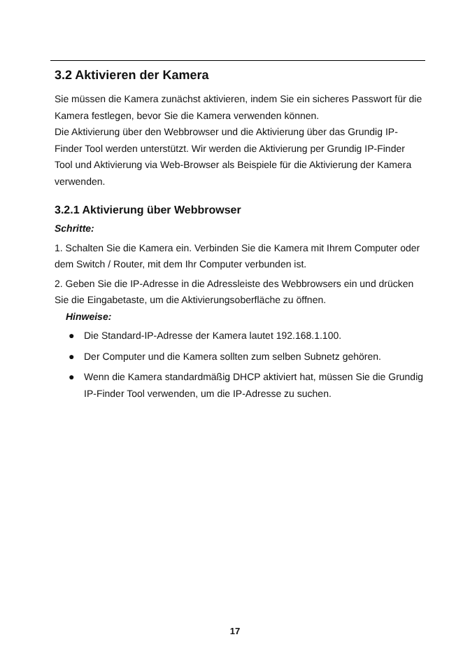3.2 Aktivieren der Kamera
Sie müssen die Kamera zunächst aktivieren, indem Sie ein sicheres Passwort für die Kamera festlegen, bevor Sie die Kamera verwenden können.
Die Aktivierung über den Webbrowser und die Aktivierung über das Grundig IP-Finder Tool werden unterstützt. Wir werden die Aktivierung per Grundig IP-Finder Tool und Aktivierung via Web-Browser als Beispiele für die Aktivierung der Kamera verwenden.
3.2.1 Aktivierung über Webbrowser
Schritte:
1. Schalten Sie die Kamera ein. Verbinden Sie die Kamera mit Ihrem Computer oder dem Switch / Router, mit dem Ihr Computer verbunden ist.
2. Geben Sie die IP-Adresse in die Adressleiste des Webbrowsers ein und drücken Sie die Eingabetaste, um die Aktivierungsoberfläche zu öffnen.
Hinweise:
● Die Standard-IP-Adresse der Kamera lautet 192.168.1.100.
● Der Computer und die Kamera sollten zum selben Subnetz gehören.
● Wenn die Kamera standardmäßig DHCP aktiviert hat, müssen Sie die Grundig IP-Finder Tool verwenden, um die IP-Adresse zu suchen.
17